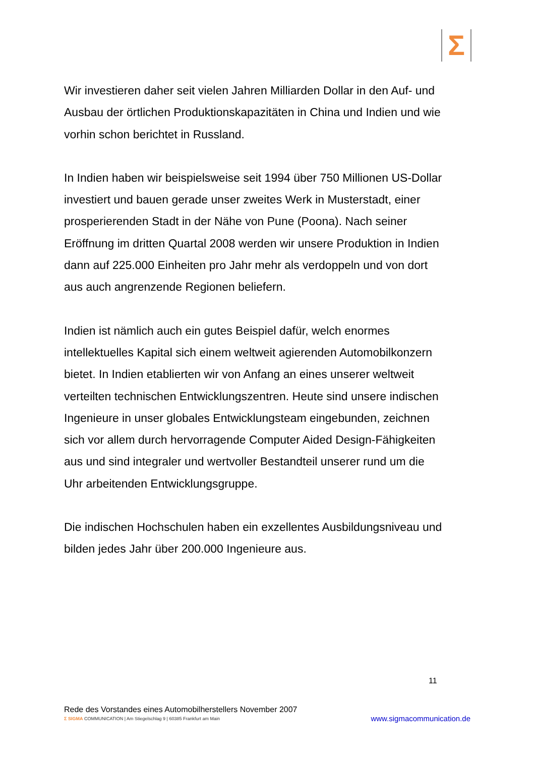Σ
Wir investieren daher seit vielen Jahren Milliarden Dollar in den Auf- und Ausbau der örtlichen Produktionskapazitäten in China und Indien und wie vorhin schon berichtet in Russland.
In Indien haben wir beispielsweise seit 1994 über 750 Millionen US-Dollar investiert und bauen gerade unser zweites Werk in Musterstadt, einer prosperierenden Stadt in der Nähe von Pune (Poona). Nach seiner Eröffnung im dritten Quartal 2008 werden wir unsere Produktion in Indien dann auf 225.000 Einheiten pro Jahr mehr als verdoppeln und von dort aus auch angrenzende Regionen beliefern.
Indien ist nämlich auch ein gutes Beispiel dafür, welch enormes intellektuelles Kapital sich einem weltweit agierenden Automobilkonzern bietet. In Indien etablierten wir von Anfang an eines unserer weltweit verteilten technischen Entwicklungszentren. Heute sind unsere indischen Ingenieure in unser globales Entwicklungsteam eingebunden, zeichnen sich vor allem durch hervorragende Computer Aided Design-Fähigkeiten aus und sind integraler und wertvoller Bestandteil unserer rund um die Uhr arbeitenden Entwicklungsgruppe.
Die indischen Hochschulen haben ein exzellentes Ausbildungsniveau und bilden jedes Jahr über 200.000 Ingenieure aus.
11
Rede des Vorstandes eines Automobilherstellers November 2007
Σ SIGMA COMMUNICATION | Am Stiegelschlag 9 | 60385 Frankfurt am Main www.sigmacommunication.de